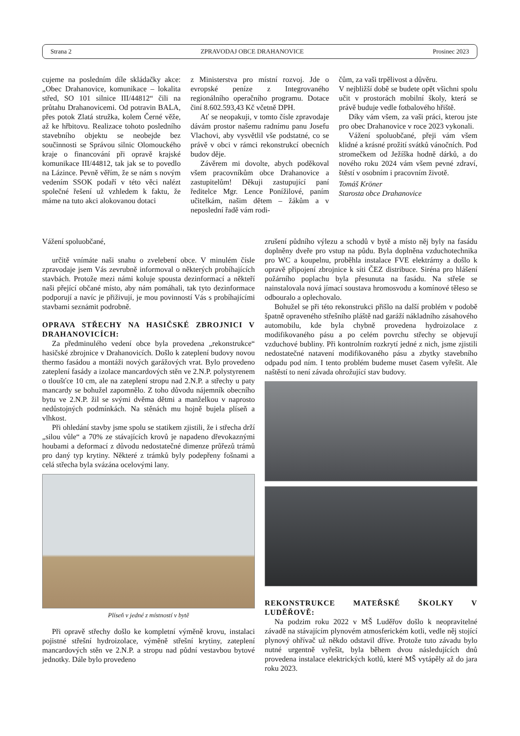Strana 2 ZPRAVODAJ OBCE DRAHANOVICE Prosinec 2023
cujeme na posledním díle skládačky akce: „Obec Drahanovice, komunikace – lokalita střed, SO 101 silnice III/44812“ čili na průtahu Drahanovicemi. Od potravin BALA, přes potok Zlatá stružka, kolem Černé věže, až ke hřbitovu. Realizace tohoto posledního stavebního objektu se neobejde bez součinnosti se Správou silnic Olomouckého kraje o financování při opravě krajské komunikace III/44812, tak jak se to povedlo na Lázince. Pevně věřím, že se nám s novým vedením SSOK podaří v této věci nalézt společné řešení už vzhledem k faktu, že máme na tuto akci alokovanou dotaci
z Ministerstva pro místní rozvoj. Jde o evropské peníze z Integrovaného regionálního operačního programu. Dotace činí 8.602.593,43 Kč včetně DPH.
Ať se neopakuji, v tomto čísle zpravodaje dávám prostor našemu radnímu panu Josefu Vlachovi, aby vysvětlil vše podstatné, co se právě v obci v rámci rekonstrukcí obecních budov děje.
Závěrem mi dovolte, abych poděkoval všem pracovníkům obce Drahanovice a zastupitelům! Děkuji zastupující paní ředitelce Mgr. Lence Ponížilové, paním učitelkám, našim dětem – žákům a v neposlední řadě vám rodi-
čům, za vaši trpělivost a důvěru.
V nejbližší době se budete opět všichni spolu učit v prostorách mobilní školy, která se právě buduje vedle fotbalového hřiště.
Díky vám všem, za vaši práci, kterou jste pro obec Drahanovice v roce 2023 vykonali.
Vážení spoluobčané, přeji vám všem klidné a krásné prožití svátků vánočních. Pod stromečkem od Ježíška hodně dárků, a do nového roku 2024 vám všem pevné zdraví, štěstí v osobním i pracovním životě.
Tomáš Kröner
Starosta obce Drahanovice
Vážení spoluobčané,
určitě vnímáte naši snahu o zvelebení obce. V minulém čísle zpravodaje jsem Vás zevrubně informoval o některých probíhajících stavbách. Protože mezi námi koluje spousta dezinformací a někteří naši přející občané místo, aby nám pomáhali, tak tyto dezinformace podporují a navíc je přiživují, je mou povinností Vás s probíhajícími stavbami seznámit podrobně.
OPRAVA STŘECHY NA HASIČSKÉ ZBROJNICI V DRAHANOVICÍCH:
Za předminulého vedení obce byla provedena „rekonstrukce“ hasičské zbrojnice v Drahanovicích. Došlo k zateplení budovy novou thermo fasádou a montáži nových garážových vrat. Bylo provedeno zateplení fasády a izolace mancardových stěn ve 2.N.P. polystyrenem o tloušťce 10 cm, ale na zateplení stropu nad 2.N.P. a střechy u paty mancardy se bohužel zapomnělo. Z toho důvodu nájemník obecního bytu ve 2.N.P. žil se svými dvěma dětmi a manželkou v naprosto nedůstojných podmínkách. Na stěnách mu hojně bujela plíseň a vlhkost.
Při ohledání stavby jsme spolu se statikem zjistili, že i střecha drží „silou vůle“ a 70% ze stávajících krovů je napadeno dřevokaznými houbami a deformací z důvodu nedostatečné dimenze průřezů trámů pro daný typ krytiny. Některé z trámků byly podepřeny fošnami a celá střecha byla svázána ocelovými lany.
Plíseň v jedné z místností v bytě
Při opravě střechy došlo ke kompletní výměně krovu, instalaci pojistné střešní hydroizolace, výměně střešní krytiny, zateplení mancardových stěn ve 2.N.P. a stropu nad půdní vestavbou bytové jednotky. Dále bylo provedeno
zrušení půdního výlezu a schodů v bytě a místo něj byly na fasádu doplněny dveře pro vstup na půdu. Byla doplněna vzduchotechnika pro WC a koupelnu, proběhla instalace FVE elektrárny a došlo k opravě připojení zbrojnice k síti ČEZ distribuce. Siréna pro hlášení požárního poplachu byla přesunuta na fasádu. Na střeše se nainstalovala nová jímací soustava hromosvodu a komínové těleso se odbouralo a oplechovalo.
Bohužel se při této rekonstrukci přišlo na další problém v podobě špatně opraveného střešního pláště nad garáží nákladního zásahového automobilu, kde byla chybně provedena hydroizolace z modifikovaného pásu a po celém povrchu střechy se objevují vzduchové bubliny. Při kontrolním rozkrytí jedné z nich, jsme zjistili nedostatečné natavení modifikovaného pásu a zbytky stavebního odpadu pod ním. I tento problém budeme muset časem vyřešit. Ale naštěstí to není závada ohrožující stav budovy.
REKONSTRUKCE MATEŘSKÉ ŠKOLKY V LUDĚŘOVĚ:
Na podzim roku 2022 v MŠ Luděřov došlo k neopravitelné závadě na stávajícím plynovém atmosferickém kotli, vedle něj stojící plynový ohřívač už někdo odstavil dříve. Protože tuto závadu bylo nutné urgentně vyřešit, byla během dvou následujících dnů provedena instalace elektrických kotlů, které MŠ vytápěly až do jara roku 2023.